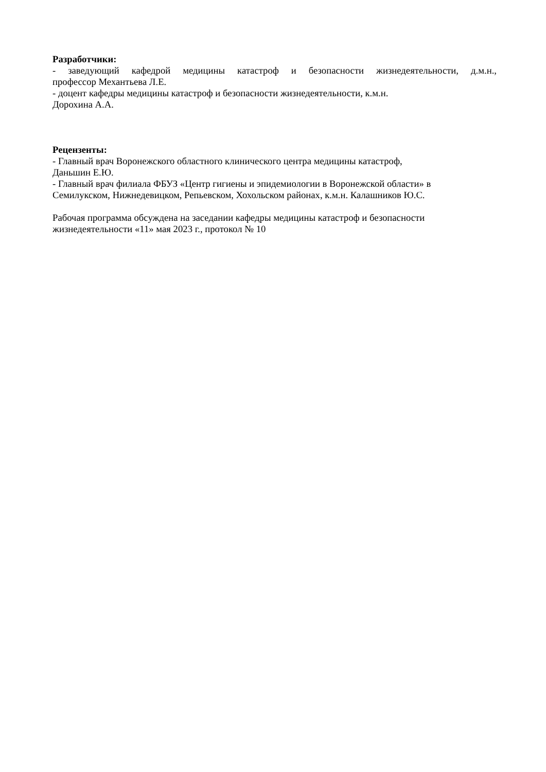Разработчики:
- заведующий кафедрой медицины катастроф и безопасности жизнедеятельности, д.м.н.,
профессор Механтьева Л.Е.
- доцент кафедры медицины катастроф и безопасности жизнедеятельности, к.м.н.
Дорохина А.А.
Рецензенты:
- Главный врач Воронежского областного клинического центра медицины катастроф,
Даньшин Е.Ю.
- Главный врач филиала ФБУЗ «Центр гигиены и эпидемиологии в Воронежской области» в
Семилукском, Нижнедевицком, Репьевском, Хохольском районах, к.м.н. Калашников Ю.С.
Рабочая программа обсуждена на заседании кафедры медицины катастроф и безопасности
жизнедеятельности «11» мая 2023 г., протокол № 10